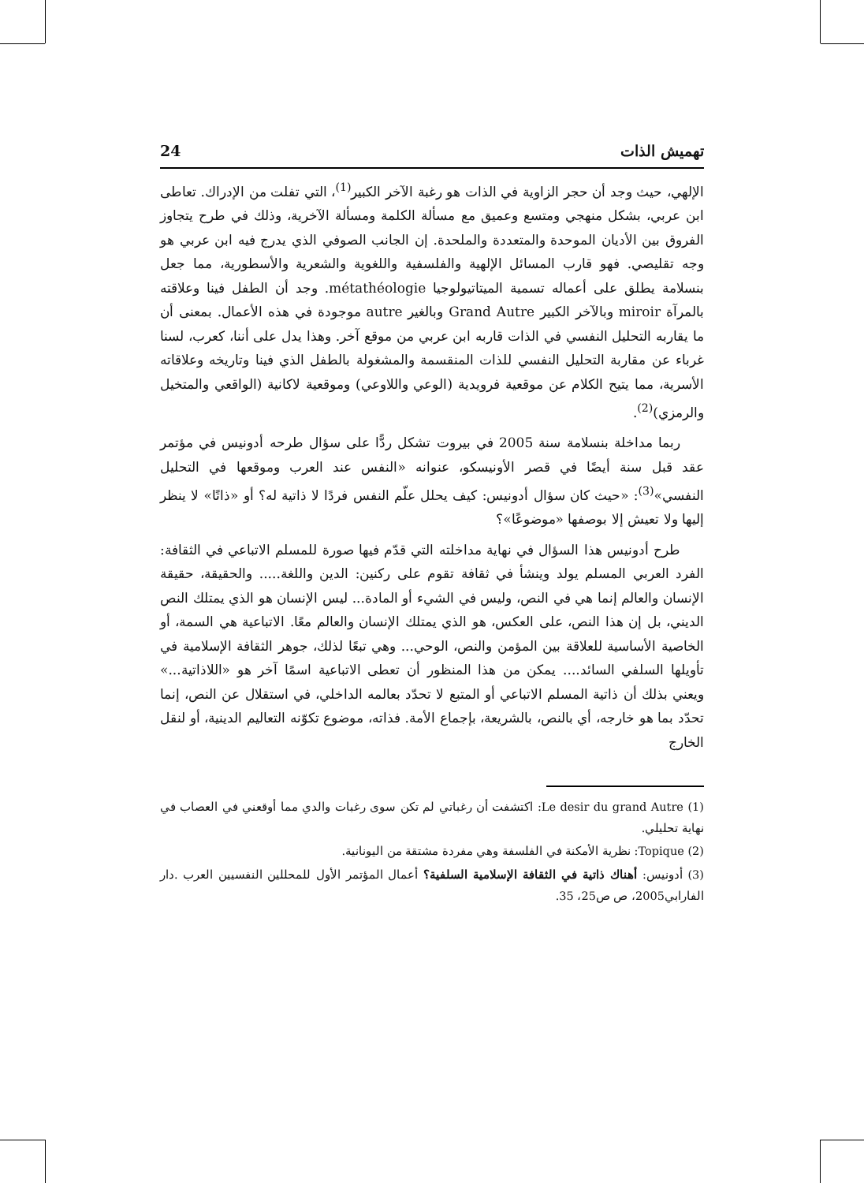تهميش الذات 24
الإلهي، حيث وجد أن حجر الزاوية في الذات هو رغبة الآخر الكبير<sup>(1)</sup>، التي تفلت من الإدراك. تعاطى ابن عربي، بشكل منهجي ومتسع وعميق مع مسألة الكلمة ومسألة الآخرية، وذلك في طرح يتجاوز الفروق بين الأديان الموحدة والمتعددة والملحدة. إن الجانب الصوفي الذي يدرج فيه ابن عربي هو وجه تقليصي. فهو قارب المسائل الإلهية والفلسفية واللغوية والشعرية والأسطورية، مما جعل بنسلامة يطلق على أعماله تسمية الميتاتيولوجيا métathéologie. وجد أن الطفل فينا وعلاقته بالمرآة miroir وبالآخر الكبير Grand Autre وبالغير autre موجودة في هذه الأعمال. بمعنى أن ما يقاربه التحليل النفسي في الذات قاربه ابن عربي من موقع آخر. وهذا يدل على أننا، كعرب، لسنا غرباء عن مقاربة التحليل النفسي للذات المنقسمة والمشغولة بالطفل الذي فينا وتاريخه وعلاقاته الأسرية، مما يتيح الكلام عن موقعية فرويدية (الوعي واللاوعي) وموقعية لاكانية (الواقعي والمتخيل والرمزي)<sup>(2)</sup>.
ربما مداخلة بنسلامة سنة 2005 في بيروت تشكل ردًّا على سؤال طرحه أدونيس في مؤتمر عقد قبل سنة أيضًا في قصر الأونيسكو، عنوانه «النفس عند العرب وموقعها في التحليل النفسي»<sup>(3)</sup>: «حيث كان سؤال أدونيس: كيف يحلل علّم النفس فردًا لا ذاتية له؟ أو «ذاتًا» لا ينظر إليها ولا تعيش إلا بوصفها «موضوعًا»؟
طرح أدونيس هذا السؤال في نهاية مداخلته التي قدّم فيها صورة للمسلم الاتباعي في الثقافة: الفرد العربي المسلم يولد وينشأ في ثقافة تقوم على ركنين: الدين واللغة..... والحقيقة، حقيقة الإنسان والعالم إنما هي في النص، وليس في الشيء أو المادة... ليس الإنسان هو الذي يمتلك النص الديني، بل إن هذا النص، على العكس، هو الذي يمتلك الإنسان والعالم معًا. الاتباعية هي السمة، أو الخاصية الأساسية للعلاقة بين المؤمن والنص، الوحي... وهي تبعًا لذلك، جوهر الثقافة الإسلامية في تأويلها السلفي السائد.... يمكن من هذا المنظور أن تعطى الاتباعية اسمًا آخر هو «اللاذاتية...» ويعني بذلك أن ذاتية المسلم الاتباعي أو المتبع لا تحدّد بعالمه الداخلي، في استقلال عن النص، إنما تحدّد بما هو خارجه، أي بالنص، بالشريعة، بإجماع الأمة. فذاته، موضوع تكوّنه التعاليم الدينية، أو لنقل الخارج
(1) Le desir du grand Autre: اكتشفت أن رغباتي لم تكن سوى رغبات والدي مما أوقعني في العصاب في نهاية تحليلي.
(2) Topique: نظرية الأمكنة في الفلسفة وهي مفردة مشتقة من اليونانية.
(3) أدونيس: أهناك ذاتية في الثقافة الإسلامية السلفية؟ أعمال المؤتمر الأول للمحللين النفسيين العرب .دار الفارابي2005، ص ص25، 35.